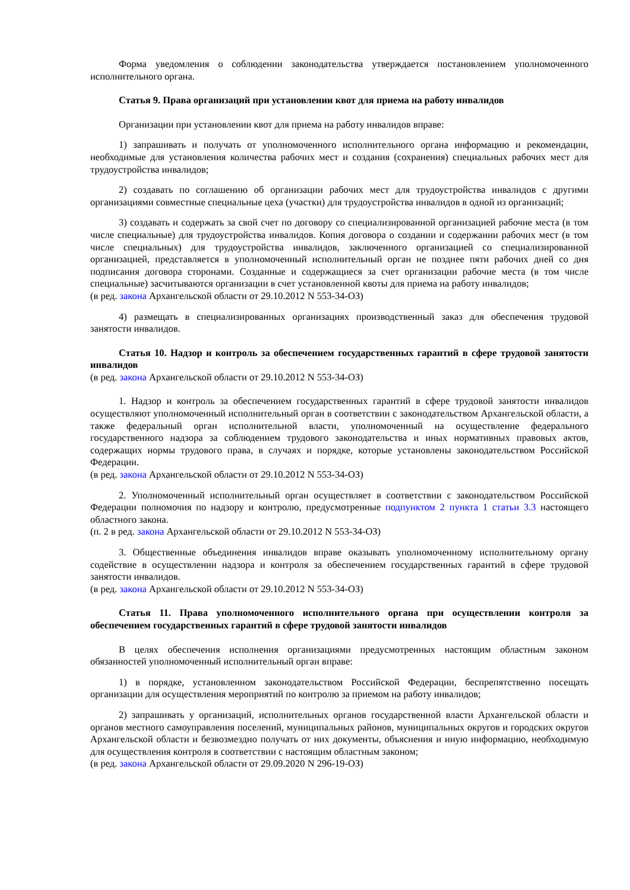Форма уведомления о соблюдении законодательства утверждается постановлением уполномоченного исполнительного органа.
Статья 9. Права организаций при установлении квот для приема на работу инвалидов
Организации при установлении квот для приема на работу инвалидов вправе:
1) запрашивать и получать от уполномоченного исполнительного органа информацию и рекомендации, необходимые для установления количества рабочих мест и создания (сохранения) специальных рабочих мест для трудоустройства инвалидов;
2) создавать по соглашению об организации рабочих мест для трудоустройства инвалидов с другими организациями совместные специальные цеха (участки) для трудоустройства инвалидов в одной из организаций;
3) создавать и содержать за свой счет по договору со специализированной организацией рабочие места (в том числе специальные) для трудоустройства инвалидов. Копия договора о создании и содержании рабочих мест (в том числе специальных) для трудоустройства инвалидов, заключенного организацией со специализированной организацией, представляется в уполномоченный исполнительный орган не позднее пяти рабочих дней со дня подписания договора сторонами. Созданные и содержащиеся за счет организации рабочие места (в том числе специальные) засчитываются организации в счет установленной квоты для приема на работу инвалидов;
(в ред. закона Архангельской области от 29.10.2012 N 553-34-ОЗ)
4) размещать в специализированных организациях производственный заказ для обеспечения трудовой занятости инвалидов.
Статья 10. Надзор и контроль за обеспечением государственных гарантий в сфере трудовой занятости инвалидов
(в ред. закона Архангельской области от 29.10.2012 N 553-34-ОЗ)
1. Надзор и контроль за обеспечением государственных гарантий в сфере трудовой занятости инвалидов осуществляют уполномоченный исполнительный орган в соответствии с законодательством Архангельской области, а также федеральный орган исполнительной власти, уполномоченный на осуществление федерального государственного надзора за соблюдением трудового законодательства и иных нормативных правовых актов, содержащих нормы трудового права, в случаях и порядке, которые установлены законодательством Российской Федерации.
(в ред. закона Архангельской области от 29.10.2012 N 553-34-ОЗ)
2. Уполномоченный исполнительный орган осуществляет в соответствии с законодательством Российской Федерации полномочия по надзору и контролю, предусмотренные подпунктом 2 пункта 1 статьи 3.3 настоящего областного закона.
(п. 2 в ред. закона Архангельской области от 29.10.2012 N 553-34-ОЗ)
3. Общественные объединения инвалидов вправе оказывать уполномоченному исполнительному органу содействие в осуществлении надзора и контроля за обеспечением государственных гарантий в сфере трудовой занятости инвалидов.
(в ред. закона Архангельской области от 29.10.2012 N 553-34-ОЗ)
Статья 11. Права уполномоченного исполнительного органа при осуществлении контроля за обеспечением государственных гарантий в сфере трудовой занятости инвалидов
В целях обеспечения исполнения организациями предусмотренных настоящим областным законом обязанностей уполномоченный исполнительный орган вправе:
1) в порядке, установленном законодательством Российской Федерации, беспрепятственно посещать организации для осуществления мероприятий по контролю за приемом на работу инвалидов;
2) запрашивать у организаций, исполнительных органов государственной власти Архангельской области и органов местного самоуправления поселений, муниципальных районов, муниципальных округов и городских округов Архангельской области и безвозмездно получать от них документы, объяснения и иную информацию, необходимую для осуществления контроля в соответствии с настоящим областным законом;
(в ред. закона Архангельской области от 29.09.2020 N 296-19-ОЗ)